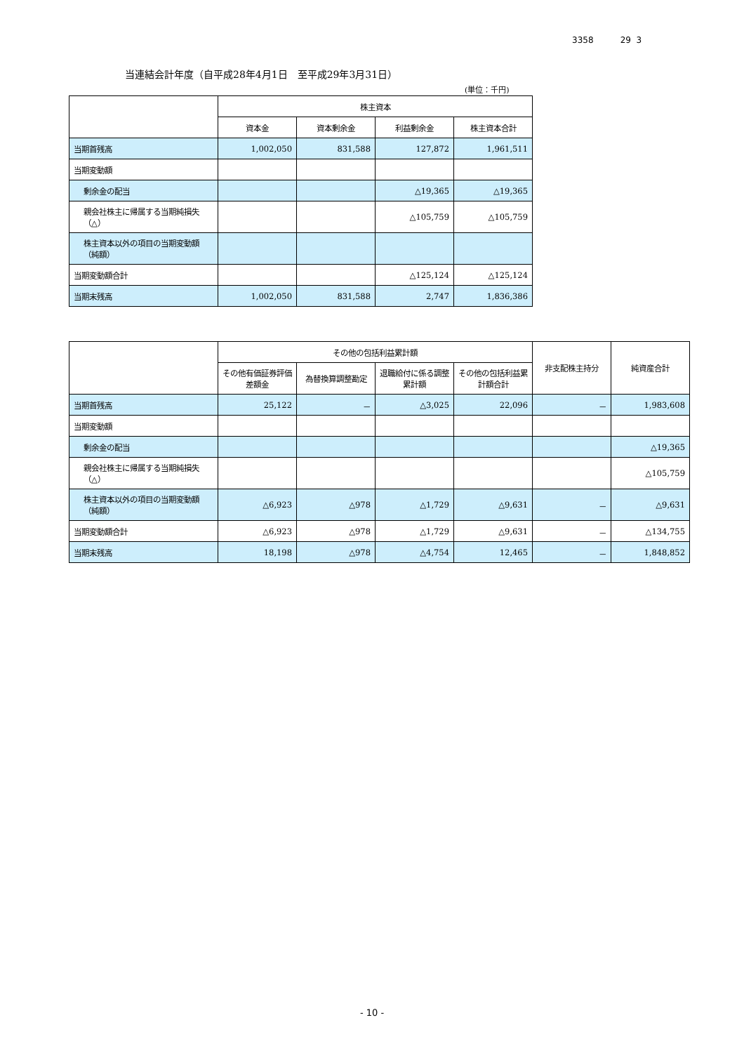3358 29 3
当連結会計年度（自平成28年4月1日　至平成29年3月31日）
(単位：千円)
| | 株主資本 | | | |
| --- | --- | --- | --- | --- |
| | 資本金 | 資本剰余金 | 利益剰余金 | 株主資本合計 |
| 当期首残高 | 1,002,050 | 831,588 | 127,872 | 1,961,511 |
| 当期変動額 | | | | |
| 剰余金の配当 | | | △19,365 | △19,365 |
| 親会社株主に帰属する当期純損失（△） | | | △105,759 | △105,759 |
| 株主資本以外の項目の当期変動額（純額） | | | | |
| 当期変動額合計 | | | △125,124 | △125,124 |
| 当期末残高 | 1,002,050 | 831,588 | 2,747 | 1,836,386 |
| | その他の包括利益累計額 | | | | 非支配株主持分 | 純資産合計 |
| --- | --- | --- | --- | --- | --- | --- |
| | その他有価証券評価差額金 | 為替換算調整勘定 | 退職給付に係る調整累計額 | その他の包括利益累計額合計 | | |
| 当期首残高 | 25,122 | － | △3,025 | 22,096 | － | 1,983,608 |
| 当期変動額 | | | | | | |
| 剰余金の配当 | | | | | | △19,365 |
| 親会社株主に帰属する当期純損失（△） | | | | | | △105,759 |
| 株主資本以外の項目の当期変動額（純額） | △6,923 | △978 | △1,729 | △9,631 | － | △9,631 |
| 当期変動額合計 | △6,923 | △978 | △1,729 | △9,631 | － | △134,755 |
| 当期末残高 | 18,198 | △978 | △4,754 | 12,465 | － | 1,848,852 |
- 10 -